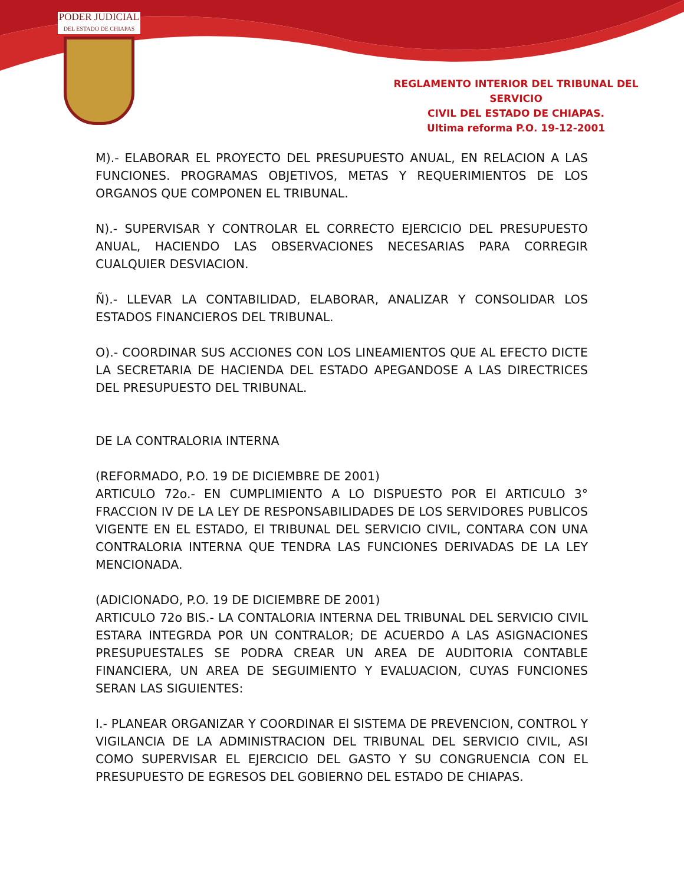PODER JUDICIAL
DEL ESTADO DE CHIAPAS
REGLAMENTO INTERIOR DEL TRIBUNAL DEL SERVICIO
CIVIL DEL ESTADO DE CHIAPAS.
Ultima reforma P.O. 19-12-2001
M).- ELABORAR EL PROYECTO DEL PRESUPUESTO ANUAL, EN RELACION A LAS FUNCIONES. PROGRAMAS OBJETIVOS, METAS Y REQUERIMIENTOS DE LOS ORGANOS QUE COMPONEN EL TRIBUNAL.
N).- SUPERVISAR Y CONTROLAR EL CORRECTO EJERCICIO DEL PRESUPUESTO ANUAL, HACIENDO LAS OBSERVACIONES NECESARIAS PARA CORREGIR CUALQUIER DESVIACION.
Ñ).- LLEVAR LA CONTABILIDAD, ELABORAR, ANALIZAR Y CONSOLIDAR LOS ESTADOS FlNANCIEROS DEL TRIBUNAL.
O).- COORDINAR SUS ACCIONES CON LOS LINEAMIENTOS QUE AL EFECTO DICTE LA SECRETARIA DE HACIENDA DEL ESTADO APEGANDOSE A LAS DIRECTRICES DEL PRESUPUESTO DEL TRIBUNAL.
DE LA CONTRALORIA INTERNA
(REFORMADO, P.O. 19 DE DICIEMBRE DE 2001)
ARTICULO 72o.- EN CUMPLIMIENTO A LO DISPUESTO POR El ARTICULO 3° FRACCION IV DE LA LEY DE RESPONSABILIDADES DE LOS SERVIDORES PUBLlCOS VIGENTE EN EL ESTADO, El TRIBUNAL DEL SERVICIO CIVIL, CONTARA CON UNA CONTRALORIA INTERNA QUE TENDRA LAS FUNCIONES DERIVADAS DE LA LEY MENCIONADA.
(ADICIONADO, P.O. 19 DE DICIEMBRE DE 2001)
ARTICULO 72o BIS.- LA CONTALORIA INTERNA DEL TRIBUNAL DEL SERVICIO CIVIL ESTARA INTEGRDA POR UN CONTRALOR; DE ACUERDO A LAS ASIGNACIONES PRESUPUESTALES SE PODRA CREAR UN AREA DE AUDITORIA CONTABLE FINANCIERA, UN AREA DE SEGUIMIENTO Y EVALUACION, CUYAS FUNCIONES SERAN LAS SIGUIENTES:
I.- PLANEAR ORGANIZAR Y COORDINAR El SISTEMA DE PREVENCION, CONTROL Y VIGILANCIA DE LA ADMINISTRACION DEL TRIBUNAL DEL SERVICIO CIVIL, ASI COMO SUPERVISAR EL EJERCICIO DEL GASTO Y SU CONGRUENCIA CON EL PRESUPUESTO DE EGRESOS DEL GOBIERNO DEL ESTADO DE CHIAPAS.